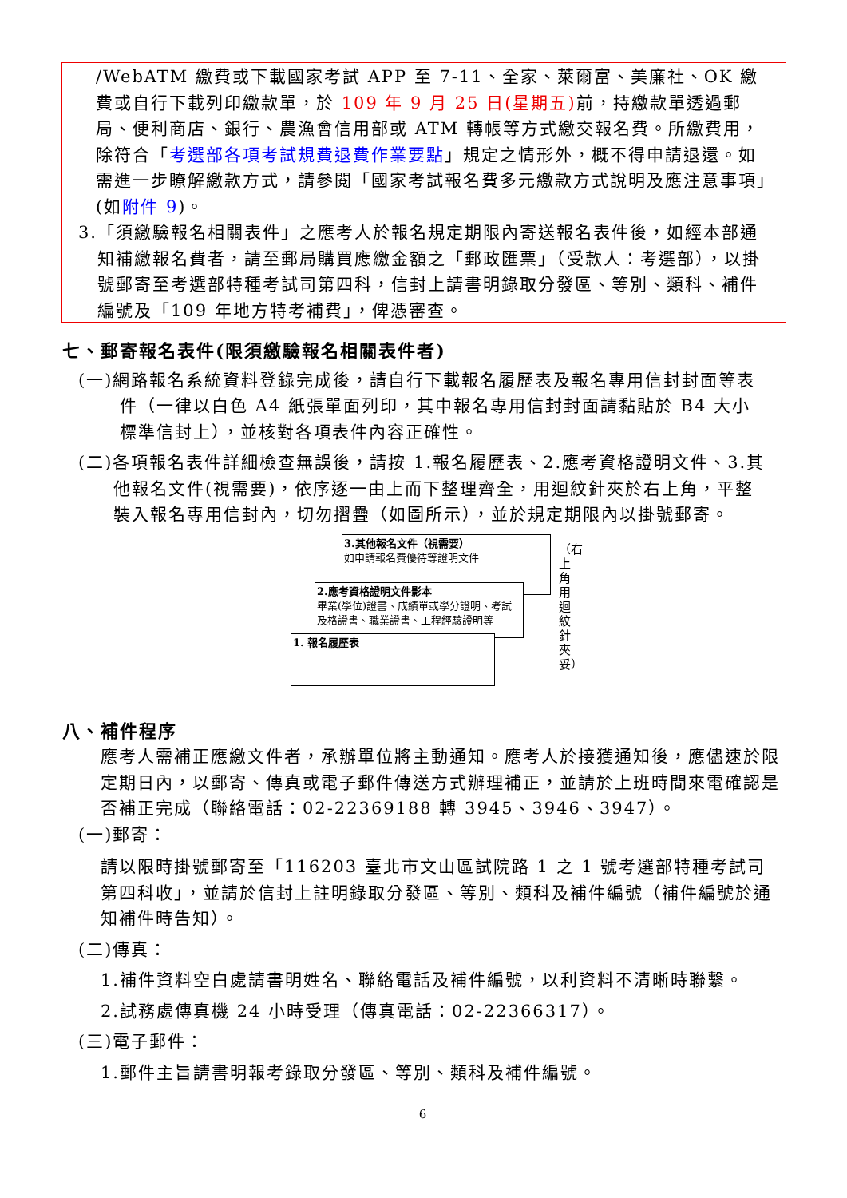/WebATM 繳費或下載國家考試 APP 至 7-11、全家、萊爾富、美廉社、OK 繳費或自行下載列印繳款單，於 109 年 9 月 25 日(星期五) 前，持繳款單透過郵局、便利商店、銀行、農漁會信用部或 ATM 轉帳等方式繳交報名費。所繳費用，除符合「考選部各項考試規費退費作業要點」規定之情形外，概不得申請退還。如需進一步瞭解繳款方式，請參閱「國家考試報名費多元繳款方式說明及應注意事項」(如附件 9)。
3.「須繳驗報名相關表件」之應考人於報名規定期限內寄送報名表件後，如經本部通知補繳報名費者，請至郵局購買應繳金額之「郵政匯票」（受款人：考選部），以掛號郵寄至考選部特種考試司第四科，信封上請書明錄取分發區、等別、類科、補件編號及「109 年地方特考補費」，俾憑審查。
七、郵寄報名表件(限須繳驗報名相關表件者)
(一)網路報名系統資料登錄完成後，請自行下載報名履歷表及報名專用信封封面等表件（一律以白色 A4 紙張單面列印，其中報名專用信封封面請黏貼於 B4 大小標準信封上），並核對各項表件內容正確性。
(二)各項報名表件詳細檢查無誤後，請按 1.報名履歷表、2.應考資格證明文件、3.其他報名文件(視需要)，依序逐一由上而下整理齊全，用迴紋針夾於右上角，平整裝入報名專用信封內，切勿摺疊（如圖所示），並於規定期限內以掛號郵寄。
3.其他報名文件（視需要）
如申請報名費優待等證明文件
2.應考資格證明文件影本
畢業(學位)證書、成績單或學分證明、考試及格證書、職業證書、工程經驗證明等
1. 報名履歷表
（右上角用迴紋針夾妥）
八、補件程序
應考人需補正應繳文件者，承辦單位將主動通知。應考人於接獲通知後，應儘速於限定期日內，以郵寄、傳真或電子郵件傳送方式辦理補正，並請於上班時間來電確認是否補正完成（聯絡電話：02-22369188 轉 3945、3946、3947）。
(一)郵寄：
請以限時掛號郵寄至「116203 臺北市文山區試院路 1 之 1 號考選部特種考試司第四科收」，並請於信封上註明錄取分發區、等別、類科及補件編號（補件編號於通知補件時告知）。
(二)傳真：
1.補件資料空白處請書明姓名、聯絡電話及補件編號，以利資料不清晰時聯繫。
2.試務處傳真機 24 小時受理（傳真電話：02-22366317）。
(三)電子郵件：
1.郵件主旨請書明報考錄取分發區、等別、類科及補件編號。
6